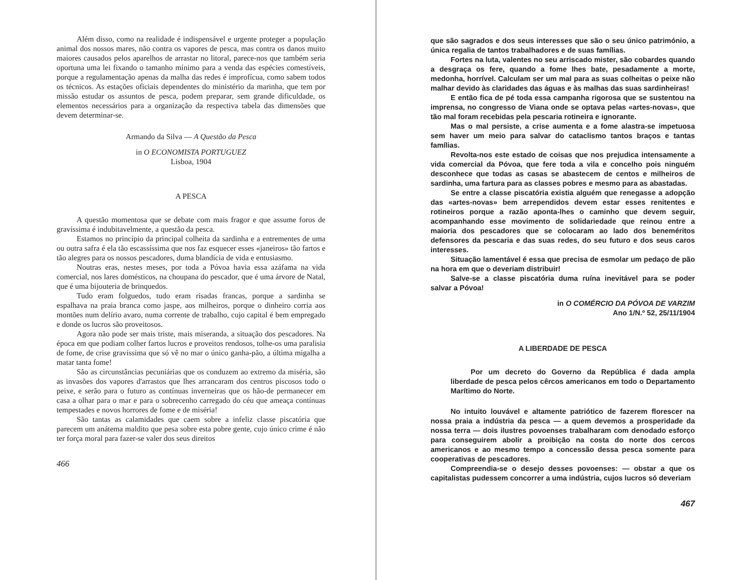Além disso, como na realidade é indispensável e urgente proteger a população animal dos nossos mares, não contra os vapores de pesca, mas contra os danos muito maiores causados pelos aparelhos de arrastar no litoral, parece-nos que também seria oportuna uma lei fixando o tamanho mínimo para a venda das espécies comestíveis, porque a regulamentação apenas da malha das redes é improfícua, como sabem todos os técnicos. As estações oficiais dependentes do ministério da marinha, que tem por missão estudar os assuntos de pesca, podem preparar, sem grande dificuldade, os elementos necessários para a organização da respectiva tabela das dimensões que devem determinar-se.
Armando da Silva — A Questão da Pesca
in O ECONOMISTA PORTUGUEZ
Lisboa, 1904
A PESCA
A questão momentosa que se debate com mais fragor e que assume foros de gravíssima é indubitavelmente, a questão da pesca.
Estamos no princípio da principal colheita da sardinha e a entrementes de uma ou outra safra é ela tão escassíssima que nos faz esquecer esses «janeiros» tão fartos e tão alegres para os nossos pescadores, duma blandícia de vida e entusiasmo.
Noutras eras, nestes meses, por toda a Póvoa havia essa azáfama na vida comercial, nos lares domésticos, na choupana do pescador, que é uma árvore de Natal, que é uma bijouteria de brinquedos.
Tudo eram folguedos, tudo eram risadas francas, porque a sardinha se espalhava na praia branca como jaspe, aos milheiros, porque o dinheiro corria aos montões num delírio avaro, numa corrente de trabalho, cujo capital é bem empregado e donde os lucros são proveitosos.
Agora não pode ser mais triste, mais miseranda, a situação dos pescadores. Na época em que podiam colher fartos lucros e proveitos rendosos, tolhe-os uma paralisia de fome, de crise gravíssima que só vê no mar o único ganha-pão, a última migalha a matar tanta fome!
São as circunstâncias pecuniárias que os conduzem ao extremo da miséria, são as invasões dos vapores d'arrastos que lhes arrancaram dos centros piscosos todo o peixe, e serão para o futuro as contínuas inverneiras que os hão-de permanecer em casa a olhar para o mar e para o sobrecenho carregado do céu que ameaça contínuas tempestades e novos horrores de fome e de miséria!
São tantas as calamidades que caem sobre a infeliz classe piscatória que parecem um anátema maldito que pesa sobre esta pobre gente, cujo único crime é não ter força moral para fazer-se valer dos seus direitos
466
que são sagrados e dos seus interesses que são o seu único património, a única regalia de tantos trabalhadores e de suas famílias.
Fortes na luta, valentes no seu arriscado mister, são cobardes quando a desgraça os fere, quando a fome lhes bate, pesadamente a morte, medonha, horrível. Calculam ser um mal para as suas colheitas o peixe não malhar devido às claridades das águas e às malhas das suas sardinheiras!
E então fica de pé toda essa campanha rigorosa que se sustentou na imprensa, no congresso de Viana onde se optava pelas «artes-novas», que tão mal foram recebidas pela pescaria rotineira e ignorante.
Mas o mal persiste, a crise aumenta e a fome alastra-se impetuosa sem haver um meio para salvar do cataclismo tantos braços e tantas famílias.
Revolta-nos este estado de coisas que nos prejudica intensamente a vida comercial da Póvoa, que fere toda a vila e concelho pois ninguém desconhece que todas as casas se abastecem de centos e milheiros de sardinha, uma fartura para as classes pobres e mesmo para as abastadas.
Se entre a classe piscatória existia alguém que renegasse a adopção das «artes-novas» bem arrependidos devem estar esses renitentes e rotineiros porque a razão aponta-lhes o caminho que devem seguir, acompanhando esse movimento de solidariedade que reinou entre a maioria dos pescadores que se colocaram ao lado dos beneméritos defensores da pescaria e das suas redes, do seu futuro e dos seus caros interesses.
Situação lamentável é essa que precisa de esmolar um pedaço de pão na hora em que o deveriam distribuir!
Salve-se a classe piscatória duma ruína inevitável para se poder salvar a Póvoa!
in O COMÉRCIO DA PÓVOA DE VARZIM
Ano 1/N.º 52, 25/11/1904
A LIBERDADE DE PESCA
Por um decreto do Governo da República é dada ampla liberdade de pesca pelos cêrcos americanos em todo o Departamento Marítimo do Norte.
No intuito louvável e altamente patriótico de fazerem florescer na nossa praia a indústria da pesca — a quem devemos a prosperidade da nossa terra — dois ilustres povoenses trabalharam com denodado esforço para conseguirem abolir a proibição na costa do norte dos cercos americanos e ao mesmo tempo a concessão dessa pesca somente para cooperativas de pescadores.
Compreendia-se o desejo desses povoenses: — obstar a que os capitalistas pudessem concorrer a uma indústria, cujos lucros só deveriam
467